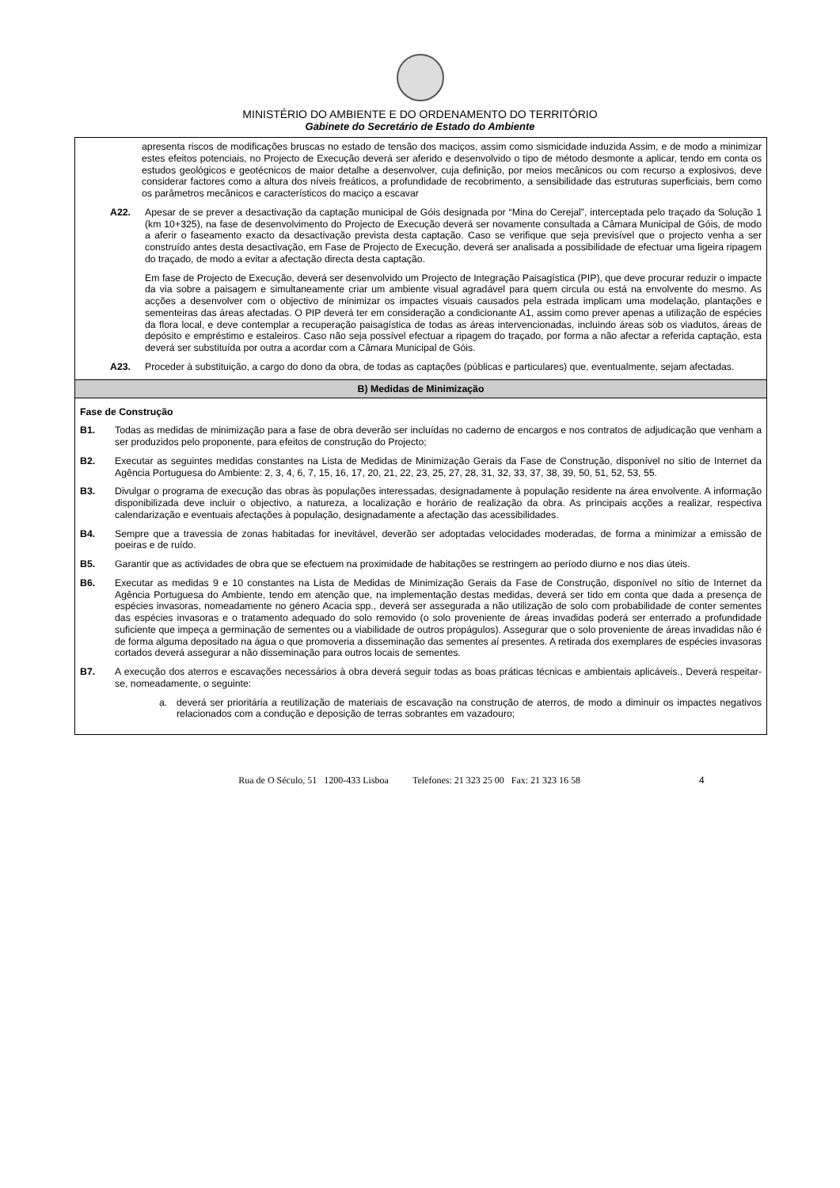MINISTÉRIO DO AMBIENTE E DO ORDENAMENTO DO TERRITÓRIO
Gabinete do Secretário de Estado do Ambiente
| apresenta riscos de modificações bruscas no estado de tensão dos maciços, assim como sismicidade induzida Assim, e de modo a minimizar estes efeitos potenciais, no Projecto de Execução deverá ser aferido e desenvolvido o tipo de método desmonte a aplicar, tendo em conta os estudos geológicos e geotécnicos de maior detalhe a desenvolver, cuja definição, por meios mecânicos ou com recurso a explosivos, deve considerar factores como a altura dos níveis freáticos, a profundidade de recobrimento, a sensibilidade das estruturas superficiais, bem como os parâmetros mecânicos e característicos do maciço a escavar A22. Apesar de se prever a desactivação da captação municipal de Góis designada por “Mina do Cerejal”, interceptada pelo traçado da Solução 1 (km 10+325), na fase de desenvolvimento do Projecto de Execução deverá ser novamente consultada a Câmara Municipal de Góis, de modo a aferir o faseamento exacto da desactivação prevista desta captação. Caso se verifique que seja previsível que o projecto venha a ser construído antes desta desactivação, em Fase de Projecto de Execução, deverá ser analisada a possibilidade de efectuar uma ligeira ripagem do traçado, de modo a evitar a afectação directa desta captação. Em fase de Projecto de Execução, deverá ser desenvolvido um Projecto de Integração Paisagística (PIP), que deve procurar reduzir o impacte da via sobre a paisagem e simultaneamente criar um ambiente visual agradável para quem circula ou está na envolvente do mesmo. As acções a desenvolver com o objectivo de minimizar os impactes visuais causados pela estrada implicam uma modelação, plantações e sementeiras das áreas afectadas. O PIP deverá ter em consideração a condicionante A1, assim como prever apenas a utilização de espécies da flora local, e deve contemplar a recuperação paisagística de todas as áreas intervencionadas, incluindo áreas sob os viadutos, áreas de depósito e empréstimo e estaleiros. Caso não seja possível efectuar a ripagem do traçado, por forma a não afectar a referida captação, esta deverá ser substituída por outra a acordar com a Câmara Municipal de Góis. A23. Proceder à substituição, a cargo do dono da obra, de todas as captações (públicas e particulares) que, eventualmente, sejam afectadas. |
| B) Medidas de Minimização |
| Fase de Construção B1. Todas as medidas de minimização para a fase de obra deverão ser incluídas no caderno de encargos e nos contratos de adjudicação que venham a ser produzidos pelo proponente, para efeitos de construção do Projecto; B2. Executar as seguintes medidas constantes na Lista de Medidas de Minimização Gerais da Fase de Construção, disponível no sítio de Internet da Agência Portuguesa do Ambiente: 2, 3, 4, 6, 7, 15, 16, 17, 20, 21, 22, 23, 25, 27, 28, 31, 32, 33, 37, 38, 39, 50, 51, 52, 53, 55. B3. Divulgar o programa de execução das obras às populações interessadas, designadamente à população residente na área envolvente. A informação disponibilizada deve incluir o objectivo, a natureza, a localização e horário de realização da obra. As principais acções a realizar, respectiva calendarização e eventuais afectações à população, designadamente a afectação das acessibilidades. B4. Sempre que a travessia de zonas habitadas for inevitável, deverão ser adoptadas velocidades moderadas, de forma a minimizar a emissão de poeiras e de ruído. B5. Garantir que as actividades de obra que se efectuem na proximidade de habitações se restringem ao período diurno e nos dias úteis. B6. Executar as medidas 9 e 10 constantes na Lista de Medidas de Minimização Gerais da Fase de Construção, disponível no sítio de Internet da Agência Portuguesa do Ambiente, tendo em atenção que, na implementação destas medidas, deverá ser tido em conta que dada a presença de espécies invasoras, nomeadamente no género Acacia spp., deverá ser assegurada a não utilização de solo com probabilidade de conter sementes das espécies invasoras e o tratamento adequado do solo removido (o solo proveniente de áreas invadidas poderá ser enterrado a profundidade suficiente que impeça a germinação de sementes ou a viabilidade de outros propágulos). Assegurar que o solo proveniente de áreas invadidas não é de forma alguma depositado na água o que promoveria a disseminação das sementes aí presentes. A retirada dos exemplares de espécies invasoras cortados deverá assegurar a não disseminação para outros locais de sementes. B7. A execução dos aterros e escavações necessários à obra deverá seguir todas as boas práticas técnicas e ambientais aplicáveis., Deverá respeitar-se, nomeadamente, o seguinte: a. deverá ser prioritária a reutilização de materiais de escavação na construção de aterros, de modo a diminuir os impactes negativos relacionados com a condução e deposição de terras sobrantes em vazadouro; |
Rua de O Século, 51 1200-433 Lisboa Telefones: 21 323 25 00 Fax: 21 323 16 58 4